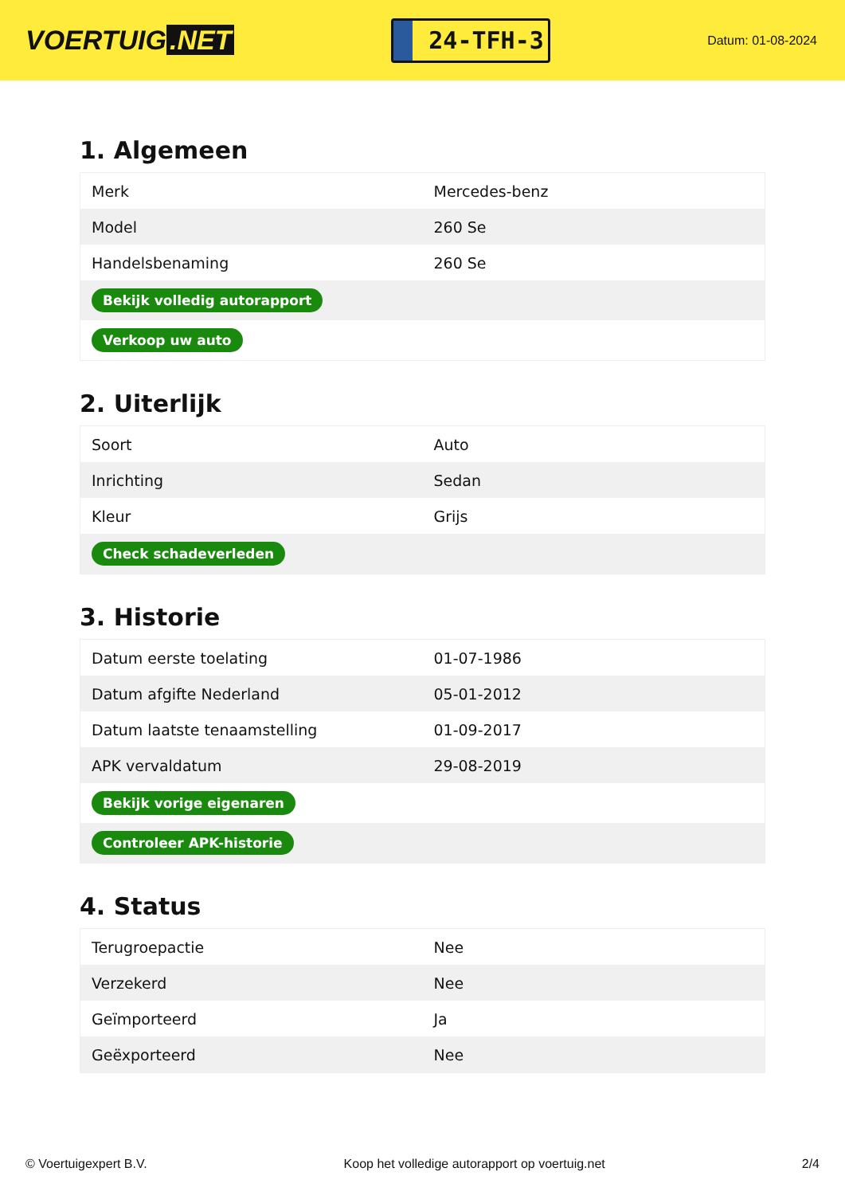VOERTUIG.NET
24-TFH-3
Datum: 01-08-2024
1. Algemeen
| Merk | Mercedes-benz |
| Model | 260 Se |
| Handelsbenaming | 260 Se |
| Bekijk volledig autorapport | |
| Verkoop uw auto | |
2. Uiterlijk
| Soort | Auto |
| Inrichting | Sedan |
| Kleur | Grijs |
| Check schadeverleden | |
3. Historie
| Datum eerste toelating | 01-07-1986 |
| Datum afgifte Nederland | 05-01-2012 |
| Datum laatste tenaamstelling | 01-09-2017 |
| APK vervaldatum | 29-08-2019 |
| Bekijk vorige eigenaren | |
| Controleer APK-historie | |
4. Status
| Terugroepactie | Nee |
| Verzekerd | Nee |
| Geïmporteerd | Ja |
| Geëxporteerd | Nee |
© Voertuigexpert B.V. Koop het volledige autorapport op voertuig.net 2/4